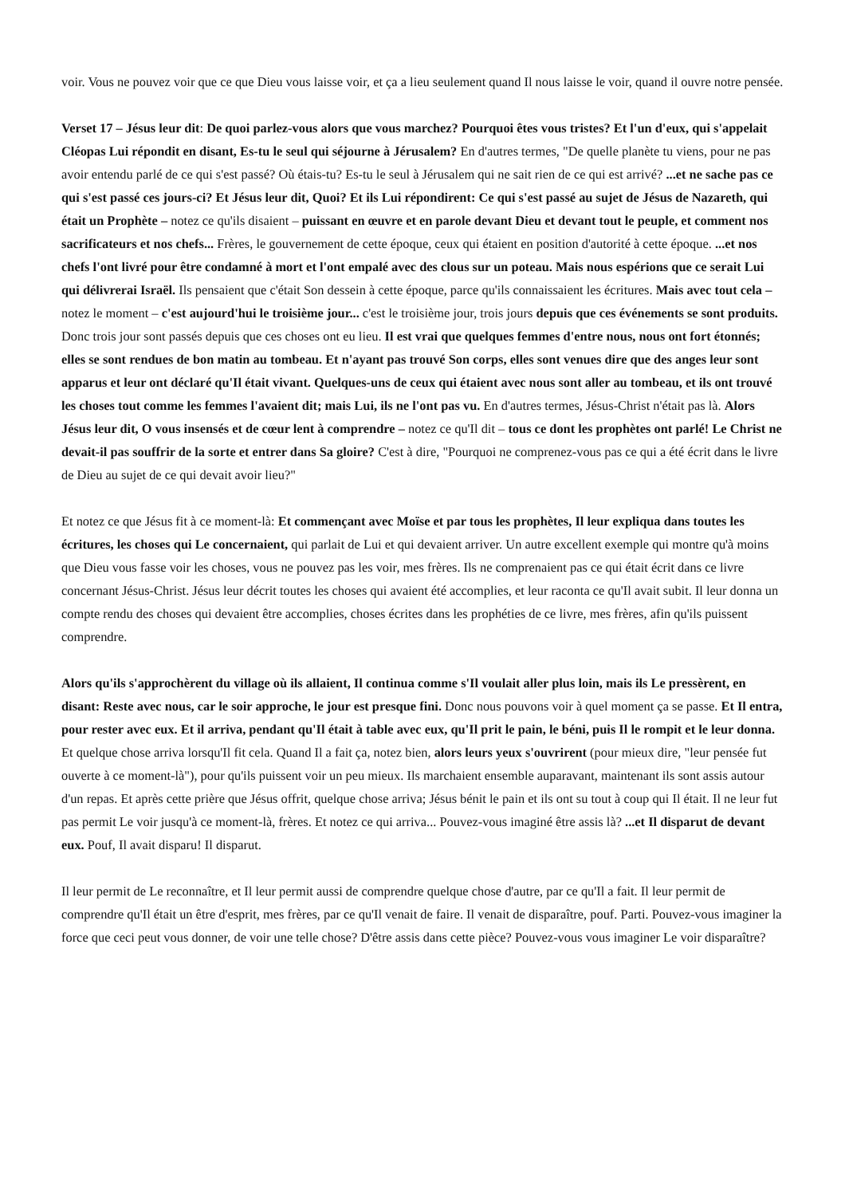voir. Vous ne pouvez voir que ce que Dieu vous laisse voir, et ça a lieu seulement quand Il nous laisse le voir, quand il ouvre notre pensée.
Verset 17 – Jésus leur dit: De quoi parlez-vous alors que vous marchez? Pourquoi êtes vous tristes? Et l'un d'eux, qui s'appelait Cléopas Lui répondit en disant, Es-tu le seul qui séjourne à Jérusalem? En d'autres termes, "De quelle planète tu viens, pour ne pas avoir entendu parlé de ce qui s'est passé? Où étais-tu? Es-tu le seul à Jérusalem qui ne sait rien de ce qui est arrivé? ...et ne sache pas ce qui s'est passé ces jours-ci? Et Jésus leur dit, Quoi? Et ils Lui répondirent: Ce qui s'est passé au sujet de Jésus de Nazareth, qui était un Prophète – notez ce qu'ils disaient – puissant en œuvre et en parole devant Dieu et devant tout le peuple, et comment nos sacrificateurs et nos chefs... Frères, le gouvernement de cette époque, ceux qui étaient en position d'autorité à cette époque. ...et nos chefs l'ont livré pour être condamné à mort et l'ont empalé avec des clous sur un poteau. Mais nous espérions que ce serait Lui qui délivrerai Israël. Ils pensaient que c'était Son dessein à cette époque, parce qu'ils connaissaient les écritures. Mais avec tout cela – notez le moment – c'est aujourd'hui le troisième jour... c'est le troisième jour, trois jours depuis que ces événements se sont produits. Donc trois jour sont passés depuis que ces choses ont eu lieu. Il est vrai que quelques femmes d'entre nous, nous ont fort étonnés; elles se sont rendues de bon matin au tombeau. Et n'ayant pas trouvé Son corps, elles sont venues dire que des anges leur sont apparus et leur ont déclaré qu'Il était vivant. Quelques-uns de ceux qui étaient avec nous sont aller au tombeau, et ils ont trouvé les choses tout comme les femmes l'avaient dit; mais Lui, ils ne l'ont pas vu. En d'autres termes, Jésus-Christ n'était pas là. Alors Jésus leur dit, O vous insensés et de cœur lent à comprendre – notez ce qu'Il dit – tous ce dont les prophètes ont parlé! Le Christ ne devait-il pas souffrir de la sorte et entrer dans Sa gloire? C'est à dire, "Pourquoi ne comprenez-vous pas ce qui a été écrit dans le livre de Dieu au sujet de ce qui devait avoir lieu?"
Et notez ce que Jésus fit à ce moment-là: Et commençant avec Moïse et par tous les prophètes, Il leur expliqua dans toutes les écritures, les choses qui Le concernaient, qui parlait de Lui et qui devaient arriver. Un autre excellent exemple qui montre qu'à moins que Dieu vous fasse voir les choses, vous ne pouvez pas les voir, mes frères. Ils ne comprenaient pas ce qui était écrit dans ce livre concernant Jésus-Christ. Jésus leur décrit toutes les choses qui avaient été accomplies, et leur raconta ce qu'Il avait subit. Il leur donna un compte rendu des choses qui devaient être accomplies, choses écrites dans les prophéties de ce livre, mes frères, afin qu'ils puissent comprendre.
Alors qu'ils s'approchèrent du village où ils allaient, Il continua comme s'Il voulait aller plus loin, mais ils Le pressèrent, en disant: Reste avec nous, car le soir approche, le jour est presque fini. Donc nous pouvons voir à quel moment ça se passe. Et Il entra, pour rester avec eux. Et il arriva, pendant qu'Il était à table avec eux, qu'Il prit le pain, le béni, puis Il le rompit et le leur donna. Et quelque chose arriva lorsqu'Il fit cela. Quand Il a fait ça, notez bien, alors leurs yeux s'ouvrirent (pour mieux dire, "leur pensée fut ouverte à ce moment-là"), pour qu'ils puissent voir un peu mieux. Ils marchaient ensemble auparavant, maintenant ils sont assis autour d'un repas. Et après cette prière que Jésus offrit, quelque chose arriva; Jésus bénit le pain et ils ont su tout à coup qui Il était. Il ne leur fut pas permit Le voir jusqu'à ce moment-là, frères. Et notez ce qui arriva... Pouvez-vous imaginé être assis là? ...et Il disparut de devant eux. Pouf, Il avait disparu! Il disparut.
Il leur permit de Le reconnaître, et Il leur permit aussi de comprendre quelque chose d'autre, par ce qu'Il a fait. Il leur permit de comprendre qu'Il était un être d'esprit, mes frères, par ce qu'Il venait de faire. Il venait de disparaître, pouf. Parti. Pouvez-vous imaginer la force que ceci peut vous donner, de voir une telle chose? D'être assis dans cette pièce? Pouvez-vous vous imaginer Le voir disparaître?